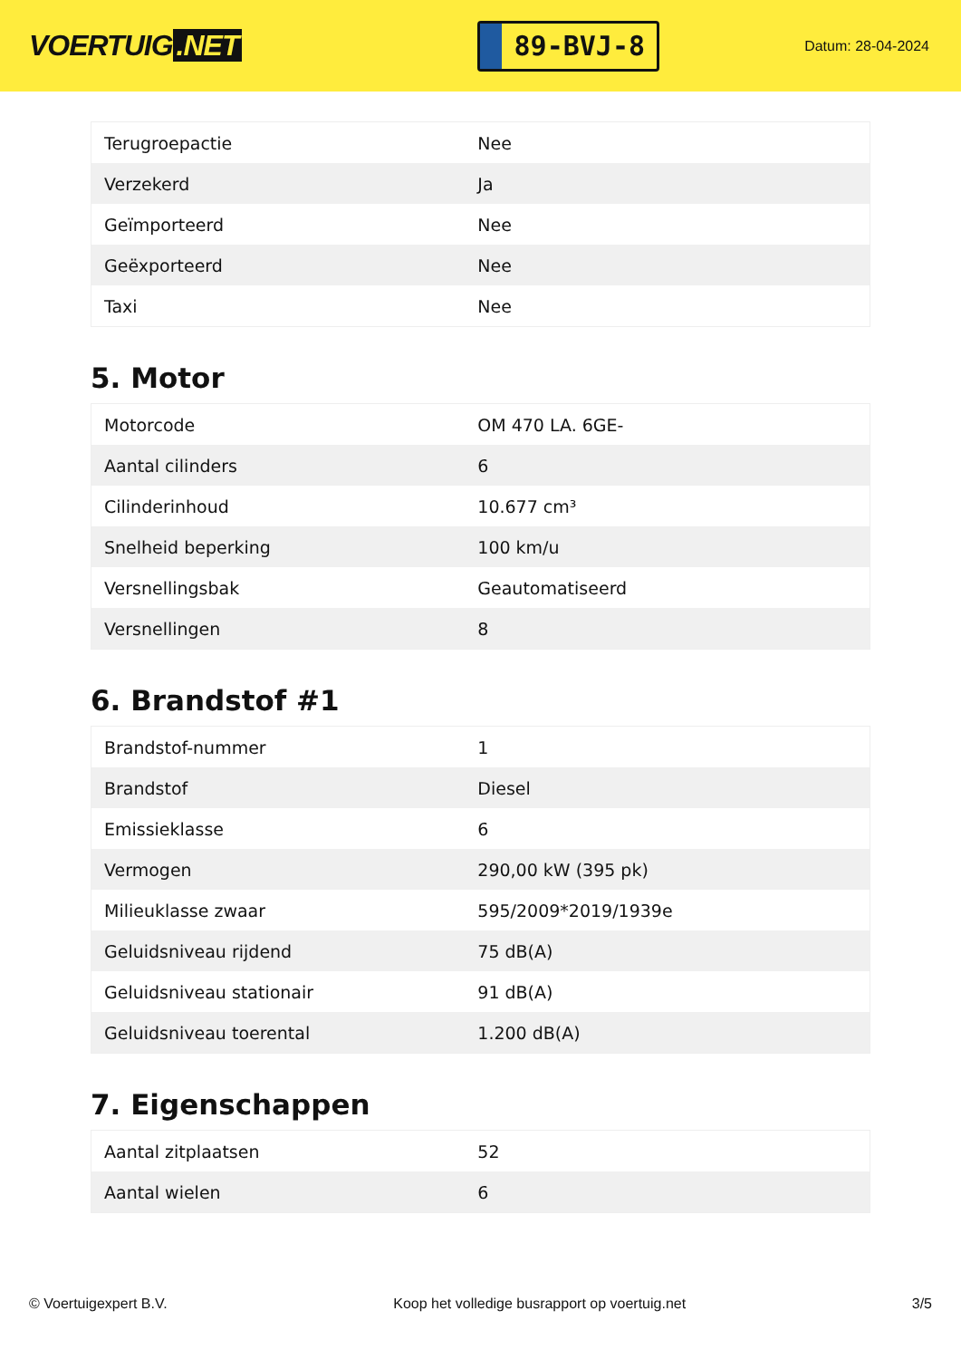VOERTUIG.NET
89-BVJ-8
Datum: 28-04-2024
| Terugroepactie | Nee |
| Verzekerd | Ja |
| Geïmporteerd | Nee |
| Geëxporteerd | Nee |
| Taxi | Nee |
5. Motor
| Motorcode | OM 470 LA. 6GE- |
| Aantal cilinders | 6 |
| Cilinderinhoud | 10.677 cm³ |
| Snelheid beperking | 100 km/u |
| Versnellingsbak | Geautomatiseerd |
| Versnellingen | 8 |
6. Brandstof #1
| Brandstof-nummer | 1 |
| Brandstof | Diesel |
| Emissieklasse | 6 |
| Vermogen | 290,00 kW (395 pk) |
| Milieuklasse zwaar | 595/2009*2019/1939e |
| Geluidsniveau rijdend | 75 dB(A) |
| Geluidsniveau stationair | 91 dB(A) |
| Geluidsniveau toerental | 1.200 dB(A) |
7. Eigenschappen
| Aantal zitplaatsen | 52 |
| Aantal wielen | 6 |
© Voertuigexpert B.V. Koop het volledige busrapport op voertuig.net 3/5